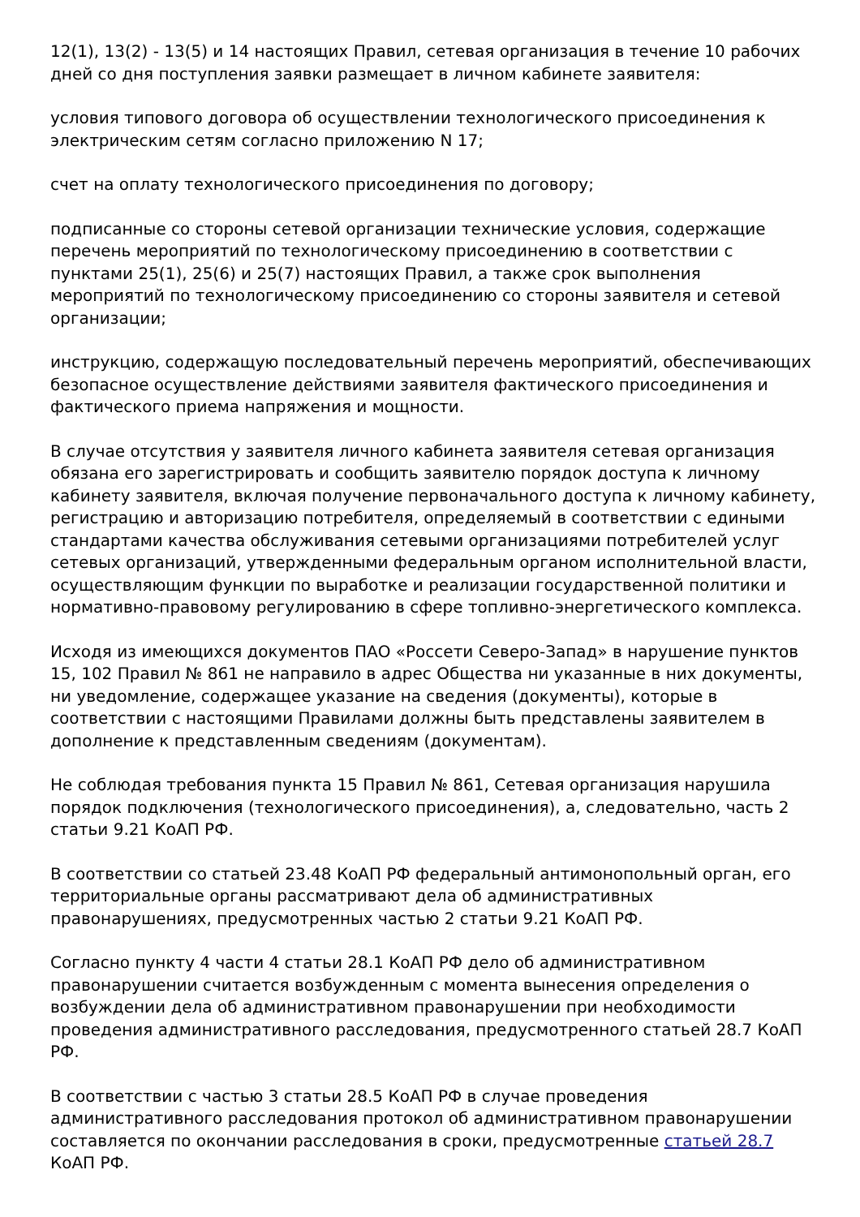12(1), 13(2) - 13(5) и 14 настоящих Правил, сетевая организация в течение 10 рабочих дней со дня поступления заявки размещает в личном кабинете заявителя:
условия типового договора об осуществлении технологического присоединения к электрическим сетям согласно приложению N 17;
счет на оплату технологического присоединения по договору;
подписанные со стороны сетевой организации технические условия, содержащие перечень мероприятий по технологическому присоединению в соответствии с пунктами 25(1), 25(6) и 25(7) настоящих Правил, а также срок выполнения мероприятий по технологическому присоединению со стороны заявителя и сетевой организации;
инструкцию, содержащую последовательный перечень мероприятий, обеспечивающих безопасное осуществление действиями заявителя фактического присоединения и фактического приема напряжения и мощности.
В случае отсутствия у заявителя личного кабинета заявителя сетевая организация обязана его зарегистрировать и сообщить заявителю порядок доступа к личному кабинету заявителя, включая получение первоначального доступа к личному кабинету, регистрацию и авторизацию потребителя, определяемый в соответствии с едиными стандартами качества обслуживания сетевыми организациями потребителей услуг сетевых организаций, утвержденными федеральным органом исполнительной власти, осуществляющим функции по выработке и реализации государственной политики и нормативно-правовому регулированию в сфере топливно-энергетического комплекса.
Исходя из имеющихся документов ПАО «Россети Северо-Запад» в нарушение пунктов 15, 102 Правил № 861 не направило в адрес Общества ни указанные в них документы, ни уведомление, содержащее указание на сведения (документы), которые в соответствии с настоящими Правилами должны быть представлены заявителем в дополнение к представленным сведениям (документам).
Не соблюдая требования пункта 15 Правил № 861, Сетевая организация нарушила порядок подключения (технологического присоединения), а, следовательно, часть 2 статьи 9.21 КоАП РФ.
В соответствии со статьей 23.48 КоАП РФ федеральный антимонопольный орган, его территориальные органы рассматривают дела об административных правонарушениях, предусмотренных частью 2 статьи 9.21 КоАП РФ.
Согласно пункту 4 части 4 статьи 28.1 КоАП РФ дело об административном правонарушении считается возбужденным с момента вынесения определения о возбуждении дела об административном правонарушении при необходимости проведения административного расследования, предусмотренного статьей 28.7 КоАП РФ.
В соответствии с частью 3 статьи 28.5 КоАП РФ в случае проведения административного расследования протокол об административном правонарушении составляется по окончании расследования в сроки, предусмотренные статьей 28.7 КоАП РФ.